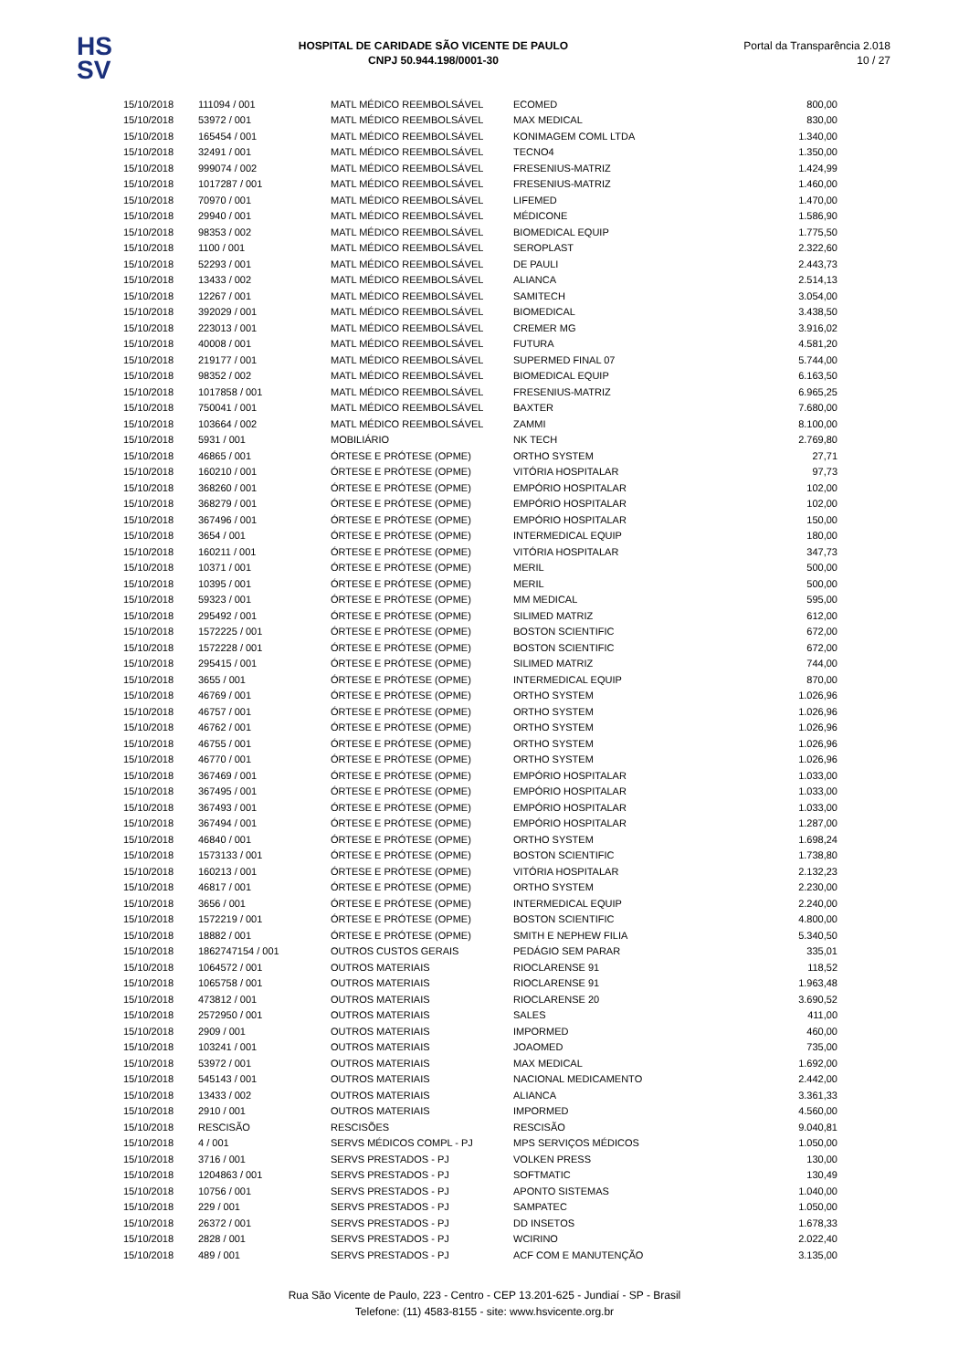HS
SV
HOSPITAL DE CARIDADE SÃO VICENTE DE PAULO
CNPJ 50.944.198/0001-30
Portal da Transparência 2.018
10 / 27
| 15/10/2018 | 111094 / 001 | MATL MÉDICO REEMBOLSÁVEL | ECOMED | 800,00 |
| 15/10/2018 | 53972 / 001 | MATL MÉDICO REEMBOLSÁVEL | MAX MEDICAL | 830,00 |
| 15/10/2018 | 165454 / 001 | MATL MÉDICO REEMBOLSÁVEL | KONIMAGEM COML LTDA | 1.340,00 |
| 15/10/2018 | 32491 / 001 | MATL MÉDICO REEMBOLSÁVEL | TECNO4 | 1.350,00 |
| 15/10/2018 | 999074 / 002 | MATL MÉDICO REEMBOLSÁVEL | FRESENIUS-MATRIZ | 1.424,99 |
| 15/10/2018 | 1017287 / 001 | MATL MÉDICO REEMBOLSÁVEL | FRESENIUS-MATRIZ | 1.460,00 |
| 15/10/2018 | 70970 / 001 | MATL MÉDICO REEMBOLSÁVEL | LIFEMED | 1.470,00 |
| 15/10/2018 | 29940 / 001 | MATL MÉDICO REEMBOLSÁVEL | MÉDICONE | 1.586,90 |
| 15/10/2018 | 98353 / 002 | MATL MÉDICO REEMBOLSÁVEL | BIOMEDICAL EQUIP | 1.775,50 |
| 15/10/2018 | 1100 / 001 | MATL MÉDICO REEMBOLSÁVEL | SEROPLAST | 2.322,60 |
| 15/10/2018 | 52293 / 001 | MATL MÉDICO REEMBOLSÁVEL | DE PAULI | 2.443,73 |
| 15/10/2018 | 13433 / 002 | MATL MÉDICO REEMBOLSÁVEL | ALIANCA | 2.514,13 |
| 15/10/2018 | 12267 / 001 | MATL MÉDICO REEMBOLSÁVEL | SAMITECH | 3.054,00 |
| 15/10/2018 | 392029 / 001 | MATL MÉDICO REEMBOLSÁVEL | BIOMEDICAL | 3.438,50 |
| 15/10/2018 | 223013 / 001 | MATL MÉDICO REEMBOLSÁVEL | CREMER MG | 3.916,02 |
| 15/10/2018 | 40008 / 001 | MATL MÉDICO REEMBOLSÁVEL | FUTURA | 4.581,20 |
| 15/10/2018 | 219177 / 001 | MATL MÉDICO REEMBOLSÁVEL | SUPERMED FINAL 07 | 5.744,00 |
| 15/10/2018 | 98352 / 002 | MATL MÉDICO REEMBOLSÁVEL | BIOMEDICAL EQUIP | 6.163,50 |
| 15/10/2018 | 1017858 / 001 | MATL MÉDICO REEMBOLSÁVEL | FRESENIUS-MATRIZ | 6.965,25 |
| 15/10/2018 | 750041 / 001 | MATL MÉDICO REEMBOLSÁVEL | BAXTER | 7.680,00 |
| 15/10/2018 | 103664 / 002 | MATL MÉDICO REEMBOLSÁVEL | ZAMMI | 8.100,00 |
| 15/10/2018 | 5931 / 001 | MOBILIÁRIO | NK TECH | 2.769,80 |
| 15/10/2018 | 46865 / 001 | ÓRTESE E PRÓTESE (OPME) | ORTHO SYSTEM | 27,71 |
| 15/10/2018 | 160210 / 001 | ÓRTESE E PRÓTESE (OPME) | VITÓRIA HOSPITALAR | 97,73 |
| 15/10/2018 | 368260 / 001 | ÓRTESE E PRÓTESE (OPME) | EMPÓRIO HOSPITALAR | 102,00 |
| 15/10/2018 | 368279 / 001 | ÓRTESE E PRÓTESE (OPME) | EMPÓRIO HOSPITALAR | 102,00 |
| 15/10/2018 | 367496 / 001 | ÓRTESE E PRÓTESE (OPME) | EMPÓRIO HOSPITALAR | 150,00 |
| 15/10/2018 | 3654 / 001 | ÓRTESE E PRÓTESE (OPME) | INTERMEDICAL EQUIP | 180,00 |
| 15/10/2018 | 160211 / 001 | ÓRTESE E PRÓTESE (OPME) | VITÓRIA HOSPITALAR | 347,73 |
| 15/10/2018 | 10371 / 001 | ÓRTESE E PRÓTESE (OPME) | MERIL | 500,00 |
| 15/10/2018 | 10395 / 001 | ÓRTESE E PRÓTESE (OPME) | MERIL | 500,00 |
| 15/10/2018 | 59323 / 001 | ÓRTESE E PRÓTESE (OPME) | MM MEDICAL | 595,00 |
| 15/10/2018 | 295492 / 001 | ÓRTESE E PRÓTESE (OPME) | SILIMED MATRIZ | 612,00 |
| 15/10/2018 | 1572225 / 001 | ÓRTESE E PRÓTESE (OPME) | BOSTON SCIENTIFIC | 672,00 |
| 15/10/2018 | 1572228 / 001 | ÓRTESE E PRÓTESE (OPME) | BOSTON SCIENTIFIC | 672,00 |
| 15/10/2018 | 295415 / 001 | ÓRTESE E PRÓTESE (OPME) | SILIMED MATRIZ | 744,00 |
| 15/10/2018 | 3655 / 001 | ÓRTESE E PRÓTESE (OPME) | INTERMEDICAL EQUIP | 870,00 |
| 15/10/2018 | 46769 / 001 | ÓRTESE E PRÓTESE (OPME) | ORTHO SYSTEM | 1.026,96 |
| 15/10/2018 | 46757 / 001 | ÓRTESE E PRÓTESE (OPME) | ORTHO SYSTEM | 1.026,96 |
| 15/10/2018 | 46762 / 001 | ÓRTESE E PRÓTESE (OPME) | ORTHO SYSTEM | 1.026,96 |
| 15/10/2018 | 46755 / 001 | ÓRTESE E PRÓTESE (OPME) | ORTHO SYSTEM | 1.026,96 |
| 15/10/2018 | 46770 / 001 | ÓRTESE E PRÓTESE (OPME) | ORTHO SYSTEM | 1.026,96 |
| 15/10/2018 | 367469 / 001 | ÓRTESE E PRÓTESE (OPME) | EMPÓRIO HOSPITALAR | 1.033,00 |
| 15/10/2018 | 367495 / 001 | ÓRTESE E PRÓTESE (OPME) | EMPÓRIO HOSPITALAR | 1.033,00 |
| 15/10/2018 | 367493 / 001 | ÓRTESE E PRÓTESE (OPME) | EMPÓRIO HOSPITALAR | 1.033,00 |
| 15/10/2018 | 367494 / 001 | ÓRTESE E PRÓTESE (OPME) | EMPÓRIO HOSPITALAR | 1.287,00 |
| 15/10/2018 | 46840 / 001 | ÓRTESE E PRÓTESE (OPME) | ORTHO SYSTEM | 1.698,24 |
| 15/10/2018 | 1573133 / 001 | ÓRTESE E PRÓTESE (OPME) | BOSTON SCIENTIFIC | 1.738,80 |
| 15/10/2018 | 160213 / 001 | ÓRTESE E PRÓTESE (OPME) | VITÓRIA HOSPITALAR | 2.132,23 |
| 15/10/2018 | 46817 / 001 | ÓRTESE E PRÓTESE (OPME) | ORTHO SYSTEM | 2.230,00 |
| 15/10/2018 | 3656 / 001 | ÓRTESE E PRÓTESE (OPME) | INTERMEDICAL EQUIP | 2.240,00 |
| 15/10/2018 | 1572219 / 001 | ÓRTESE E PRÓTESE (OPME) | BOSTON SCIENTIFIC | 4.800,00 |
| 15/10/2018 | 18882 / 001 | ÓRTESE E PRÓTESE (OPME) | SMITH E NEPHEW FILIA | 5.340,50 |
| 15/10/2018 | 1862747154 / 001 | OUTROS CUSTOS GERAIS | PEDÁGIO SEM PARAR | 335,01 |
| 15/10/2018 | 1064572 / 001 | OUTROS MATERIAIS | RIOCLARENSE 91 | 118,52 |
| 15/10/2018 | 1065758 / 001 | OUTROS MATERIAIS | RIOCLARENSE 91 | 1.963,48 |
| 15/10/2018 | 473812 / 001 | OUTROS MATERIAIS | RIOCLARENSE 20 | 3.690,52 |
| 15/10/2018 | 2572950 / 001 | OUTROS MATERIAIS | SALES | 411,00 |
| 15/10/2018 | 2909 / 001 | OUTROS MATERIAIS | IMPORMED | 460,00 |
| 15/10/2018 | 103241 / 001 | OUTROS MATERIAIS | JOAOMED | 735,00 |
| 15/10/2018 | 53972 / 001 | OUTROS MATERIAIS | MAX MEDICAL | 1.692,00 |
| 15/10/2018 | 545143 / 001 | OUTROS MATERIAIS | NACIONAL MEDICAMENTO | 2.442,00 |
| 15/10/2018 | 13433 / 002 | OUTROS MATERIAIS | ALIANCA | 3.361,33 |
| 15/10/2018 | 2910 / 001 | OUTROS MATERIAIS | IMPORMED | 4.560,00 |
| 15/10/2018 | RESCISÃO | RESCISÕES | RESCISÃO | 9.040,81 |
| 15/10/2018 | 4 / 001 | SERVS MÉDICOS COMPL - PJ | MPS SERVIÇOS MÉDICOS | 1.050,00 |
| 15/10/2018 | 3716 / 001 | SERVS PRESTADOS - PJ | VOLKEN PRESS | 130,00 |
| 15/10/2018 | 1204863 / 001 | SERVS PRESTADOS - PJ | SOFTMATIC | 130,49 |
| 15/10/2018 | 10756 / 001 | SERVS PRESTADOS - PJ | APONTO SISTEMAS | 1.040,00 |
| 15/10/2018 | 229 / 001 | SERVS PRESTADOS - PJ | SAMPATEC | 1.050,00 |
| 15/10/2018 | 26372 / 001 | SERVS PRESTADOS - PJ | DD INSETOS | 1.678,33 |
| 15/10/2018 | 2828 / 001 | SERVS PRESTADOS - PJ | WCIRINO | 2.022,40 |
| 15/10/2018 | 489 / 001 | SERVS PRESTADOS - PJ | ACF COM E MANUTENÇÃO | 3.135,00 |
Rua São Vicente de Paulo, 223 - Centro - CEP 13.201-625 - Jundiaí - SP - Brasil
Telefone: (11) 4583-8155 - site: www.hsvicente.org.br